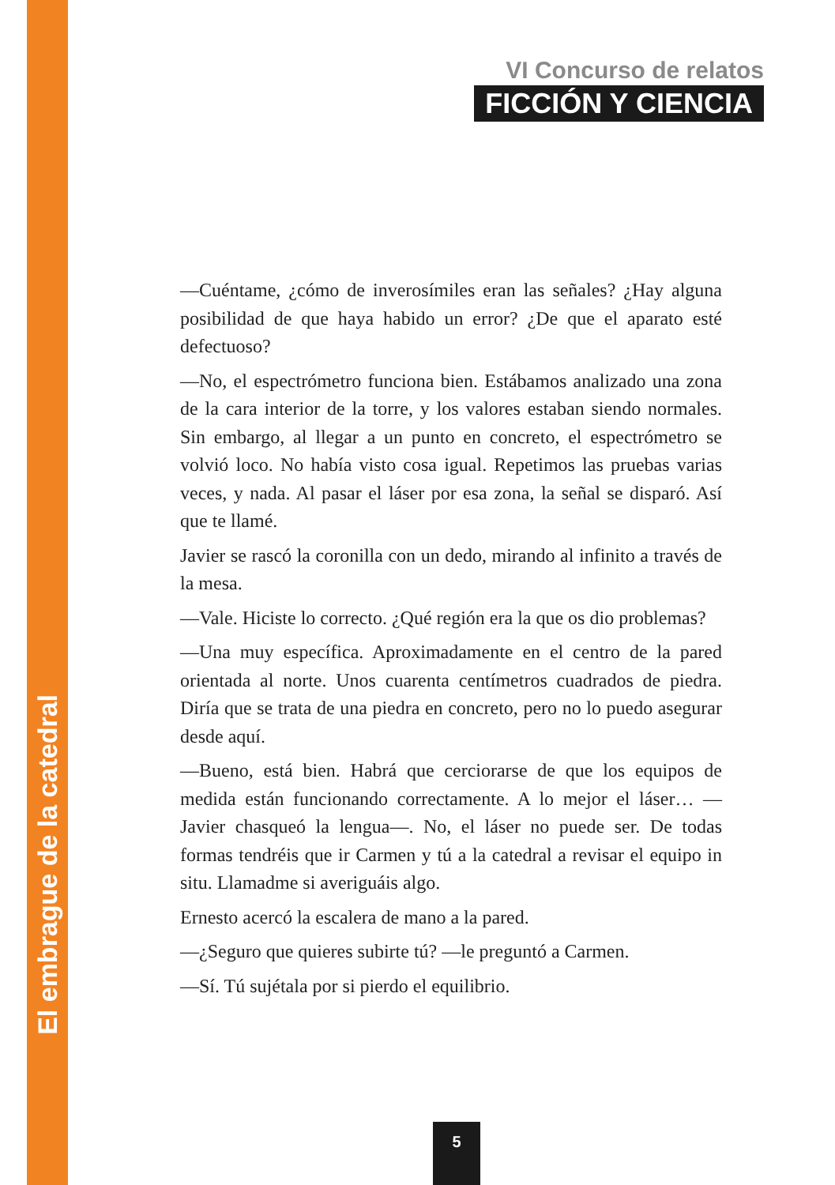VI Concurso de relatos
FICCIÓN Y CIENCIA
—Cuéntame, ¿cómo de inverosímiles eran las señales? ¿Hay alguna posibilidad de que haya habido un error? ¿De que el aparato esté defectuoso?
—No, el espectrómetro funciona bien. Estábamos analizado una zona de la cara interior de la torre, y los valores estaban siendo normales. Sin embargo, al llegar a un punto en concreto, el espectrómetro se volvió loco. No había visto cosa igual. Repetimos las pruebas varias veces, y nada. Al pasar el láser por esa zona, la señal se disparó. Así que te llamé.
Javier se rascó la coronilla con un dedo, mirando al infinito a través de la mesa.
—Vale. Hiciste lo correcto. ¿Qué región era la que os dio problemas?
—Una muy específica. Aproximadamente en el centro de la pared orientada al norte. Unos cuarenta centímetros cuadrados de piedra. Diría que se trata de una piedra en concreto, pero no lo puedo asegurar desde aquí.
—Bueno, está bien. Habrá que cerciorarse de que los equipos de medida están funcionando correctamente. A lo mejor el láser… —Javier chasqueó la lengua—. No, el láser no puede ser. De todas formas tendréis que ir Carmen y tú a la catedral a revisar el equipo in situ. Llamadme si averiguáis algo.
Ernesto acercó la escalera de mano a la pared.
—¿Seguro que quieres subirte tú? —le preguntó a Carmen.
—Sí. Tú sujétala por si pierdo el equilibrio.
El embrague de la catedral
5